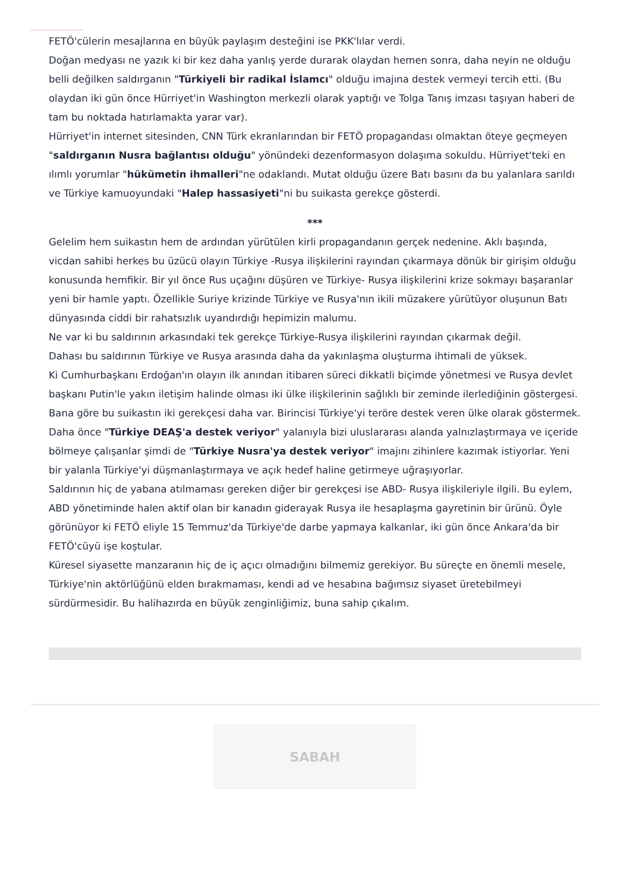FETÖ'cülerin mesajlarına en büyük paylaşım desteğini ise PKK'lılar verdi.
Doğan medyası ne yazık ki bir kez daha yanlış yerde durarak olaydan hemen sonra, daha neyin ne olduğu belli değilken saldırganın "Türkiyeli bir radikal İslamcı" olduğu imajına destek vermeyi tercih etti. (Bu olaydan iki gün önce Hürriyet'in Washington merkezli olarak yaptığı ve Tolga Tanış imzası taşıyan haberi de tam bu noktada hatırlamakta yarar var).
Hürriyet'in internet sitesinden, CNN Türk ekranlarından bir FETÖ propagandası olmaktan öteye geçmeyen "saldırganın Nusra bağlantısı olduğu" yönündeki dezenformasyon dolaşıma sokuldu. Hürriyet'teki en ılımlı yorumlar "hükümetin ihmalleri"ne odaklandı. Mutat olduğu üzere Batı basını da bu yalanlara sarıldı ve Türkiye kamuoyundaki "Halep hassasiyeti"ni bu suikasta gerekçe gösterdi.
***
Gelelim hem suikastın hem de ardından yürütülen kirli propagandanın gerçek nedenine. Aklı başında, vicdan sahibi herkes bu üzücü olayın Türkiye -Rusya ilişkilerini rayından çıkarmaya dönük bir girişim olduğu konusunda hemfikir. Bir yıl önce Rus uçağını düşüren ve Türkiye- Rusya ilişkilerini krize sokmayı başaranlar yeni bir hamle yaptı. Özellikle Suriye krizinde Türkiye ve Rusya'nın ikili müzakere yürütüyor oluşunun Batı dünyasında ciddi bir rahatsızlık uyandırdığı hepimizin malumu.
Ne var ki bu saldırının arkasındaki tek gerekçe Türkiye-Rusya ilişkilerini rayından çıkarmak değil.
Dahası bu saldırının Türkiye ve Rusya arasında daha da yakınlaşma oluşturma ihtimali de yüksek.
Ki Cumhurbaşkanı Erdoğan'ın olayın ilk anından itibaren süreci dikkatli biçimde yönetmesi ve Rusya devlet başkanı Putin'le yakın iletişim halinde olması iki ülke ilişkilerinin sağlıklı bir zeminde ilerlediğinin göstergesi.
Bana göre bu suikastın iki gerekçesi daha var. Birincisi Türkiye'yi teröre destek veren ülke olarak göstermek. Daha önce "Türkiye DEAŞ'a destek veriyor" yalanıyla bizi uluslararası alanda yalnızlaştırmaya ve içeride bölmeye çalışanlar şimdi de "Türkiye Nusra'ya destek veriyor" imajını zihinlere kazımak istiyorlar. Yeni bir yalanla Türkiye'yi düşmanlaştırmaya ve açık hedef haline getirmeye uğraşıyorlar.
Saldırının hiç de yabana atılmaması gereken diğer bir gerekçesi ise ABD- Rusya ilişkileriyle ilgili. Bu eylem, ABD yönetiminde halen aktif olan bir kanadın giderayak Rusya ile hesaplaşma gayretinin bir ürünü. Öyle görünüyor ki FETÖ eliyle 15 Temmuz'da Türkiye'de darbe yapmaya kalkanlar, iki gün önce Ankara'da bir FETÖ'cüyü işe koştular.
Küresel siyasette manzaranın hiç de iç açıcı olmadığını bilmemiz gerekiyor. Bu süreçte en önemli mesele, Türkiye'nin aktörlüğünü elden bırakmaması, kendi ad ve hesabına bağımsız siyaset üretebilmeyi sürdürmesidir. Bu halihazırda en büyük zenginliğimiz, buna sahip çıkalım.
SABAH